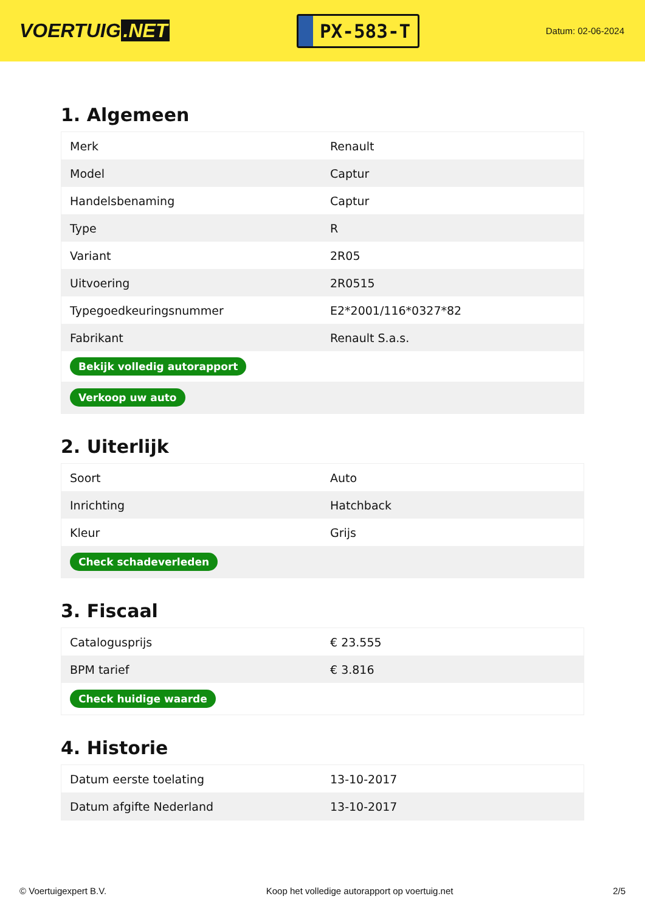VOERTUIG.NET
PX-583-T
Datum: 02-06-2024
1. Algemeen
| Merk | Renault |
| Model | Captur |
| Handelsbenaming | Captur |
| Type | R |
| Variant | 2R05 |
| Uitvoering | 2R0515 |
| Typegoedkeuringsnummer | E2*2001/116*0327*82 |
| Fabrikant | Renault S.a.s. |
| Bekijk volledig autorapport | |
| Verkoop uw auto | |
2. Uiterlijk
| Soort | Auto |
| Inrichting | Hatchback |
| Kleur | Grijs |
| Check schadeverleden | |
3. Fiscaal
| Catalogusprijs | € 23.555 |
| BPM tarief | € 3.816 |
| Check huidige waarde | |
4. Historie
| Datum eerste toelating | 13-10-2017 |
| Datum afgifte Nederland | 13-10-2017 |
© Voertuigexpert B.V. Koop het volledige autorapport op voertuig.net 2/5